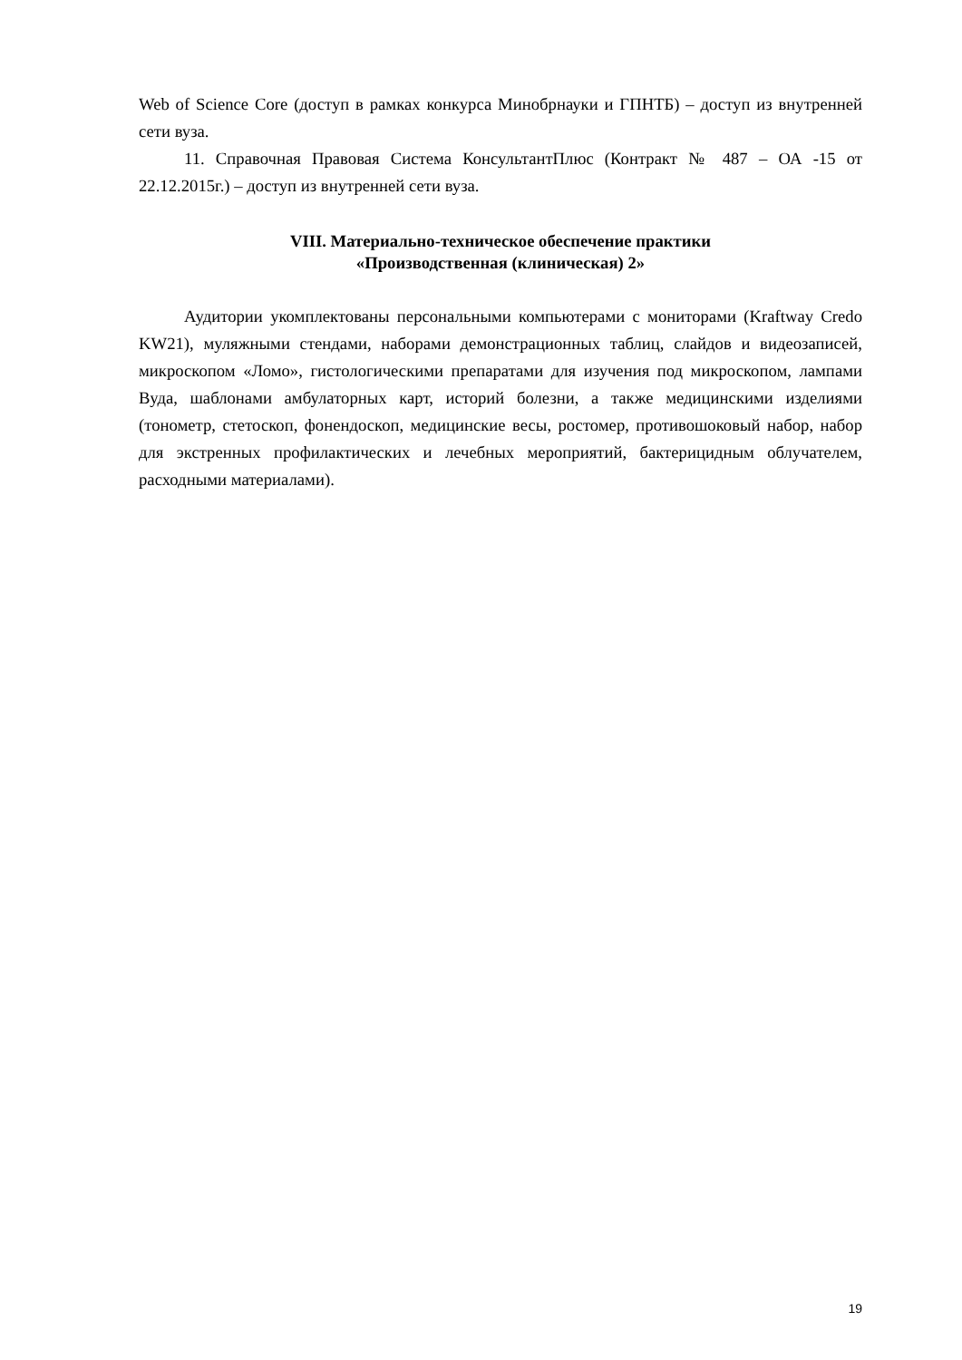Web of Science Core (доступ в рамках конкурса Минобрнауки и ГПНТБ) – доступ из внутренней сети вуза.
11. Справочная Правовая Система КонсультантПлюс (Контракт № 487 – ОА -15 от 22.12.2015г.) – доступ из внутренней сети вуза.
VIII. Материально-техническое обеспечение практики
«Производственная (клиническая) 2»
Аудитории укомплектованы персональными компьютерами с мониторами (Kraftway Credo KW21), муляжными стендами, наборами демонстрационных таблиц, слайдов и видеозаписей, микроскопом «Ломо», гистологическими препаратами для изучения под микроскопом, лампами Вуда, шаблонами амбулаторных карт, историй болезни, а также медицинскими изделиями (тонометр, стетоскоп, фонендоскоп, медицинские весы, ростомер, противошоковый набор, набор для экстренных профилактических и лечебных мероприятий, бактерицидным облучателем, расходными материалами).
19